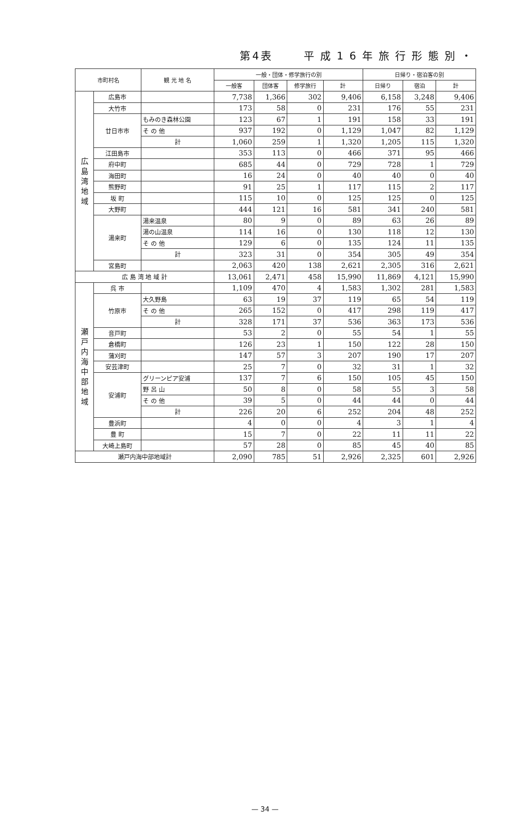第4表 平成16年旅行形態別・
| 市町村名 | | 観 光 地 名 | 一般・団体・修学旅行の別 | | | | 日帰り・宿泊客の別 | | |
| --- | --- | --- | --- | --- | --- | --- | --- | --- | --- |
| | | | 一般客 | 団体客 | 修学旅行 | 計 | 日帰り | 宿泊 | 計 |
| 広 島 湾 地 域 | 広島市 | | 7,738 | 1,366 | 302 | 9,406 | 6,158 | 3,248 | 9,406 |
| | 大竹市 | | 173 | 58 | 0 | 231 | 176 | 55 | 231 |
| | 廿日市市 | もみのき森林公園 | 123 | 67 | 1 | 191 | 158 | 33 | 191 |
| | | そ の 他 | 937 | 192 | 0 | 1,129 | 1,047 | 82 | 1,129 |
| | | 計 | 1,060 | 259 | 1 | 1,320 | 1,205 | 115 | 1,320 |
| | 江田島市 | | 353 | 113 | 0 | 466 | 371 | 95 | 466 |
| | 府中町 | | 685 | 44 | 0 | 729 | 728 | 1 | 729 |
| | 海田町 | | 16 | 24 | 0 | 40 | 40 | 0 | 40 |
| | 熊野町 | | 91 | 25 | 1 | 117 | 115 | 2 | 117 |
| | 坂 町 | | 115 | 10 | 0 | 125 | 125 | 0 | 125 |
| | 大野町 | | 444 | 121 | 16 | 581 | 341 | 240 | 581 |
| | 湯来町 | 湯来温泉 | 80 | 9 | 0 | 89 | 63 | 26 | 89 |
| | | 湯の山温泉 | 114 | 16 | 0 | 130 | 118 | 12 | 130 |
| | | そ の 他 | 129 | 6 | 0 | 135 | 124 | 11 | 135 |
| | | 計 | 323 | 31 | 0 | 354 | 305 | 49 | 354 |
| | 宮島町 | | 2,063 | 420 | 138 | 2,621 | 2,305 | 316 | 2,621 |
| 広 島 湾 地 域 計 | | | 13,061 | 2,471 | 458 | 15,990 | 11,869 | 4,121 | 15,990 |
| 瀬 戸 内 海 中 部 地 域 | 呉 市 | | 1,109 | 470 | 4 | 1,583 | 1,302 | 281 | 1,583 |
| | 竹原市 | 大久野島 | 63 | 19 | 37 | 119 | 65 | 54 | 119 |
| | | そ の 他 | 265 | 152 | 0 | 417 | 298 | 119 | 417 |
| | | 計 | 328 | 171 | 37 | 536 | 363 | 173 | 536 |
| | 音戸町 | | 53 | 2 | 0 | 55 | 54 | 1 | 55 |
| | 倉橋町 | | 126 | 23 | 1 | 150 | 122 | 28 | 150 |
| | 蒲刈町 | | 147 | 57 | 3 | 207 | 190 | 17 | 207 |
| | 安芸津町 | | 25 | 7 | 0 | 32 | 31 | 1 | 32 |
| | 安浦町 | グリーンピア安浦 | 137 | 7 | 6 | 150 | 105 | 45 | 150 |
| | | 野 呂 山 | 50 | 8 | 0 | 58 | 55 | 3 | 58 |
| | | そ の 他 | 39 | 5 | 0 | 44 | 44 | 0 | 44 |
| | | 計 | 226 | 20 | 6 | 252 | 204 | 48 | 252 |
| | 豊浜町 | | 4 | 0 | 0 | 4 | 3 | 1 | 4 |
| | 豊 町 | | 15 | 7 | 0 | 22 | 11 | 11 | 22 |
| | 大崎上島町 | | 57 | 28 | 0 | 85 | 45 | 40 | 85 |
| 瀬戸内海中部地域計 | | | 2,090 | 785 | 51 | 2,926 | 2,325 | 601 | 2,926 |
— 34 —